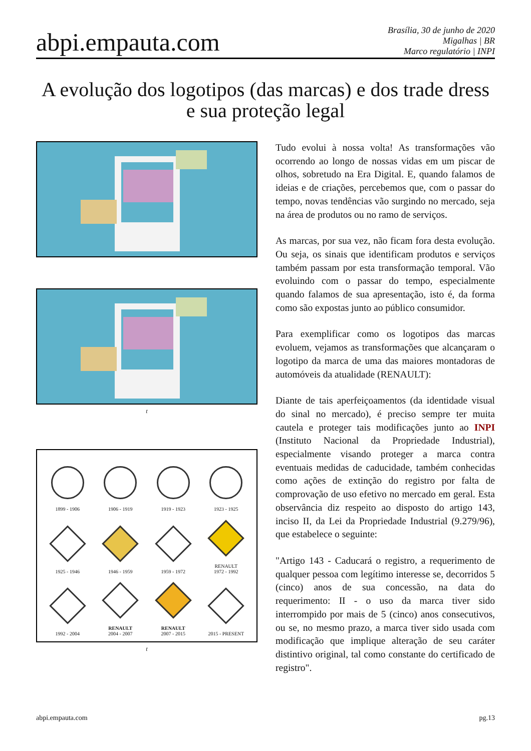abpi.empauta.com
Brasília, 30 de junho de 2020
Migalhas | BR
Marco regulatório | INPI
A evolução dos logotipos (das marcas) e dos trade dress e sua proteção legal
t
1899 - 1906
1906 - 1919
1919 - 1923
1923 - 1925
1925 - 1946
1946 - 1959
1959 - 1972
RENAULT
1972 - 1992
1992 - 2004
RENAULT
2004 - 2007
RENAULT
2007 - 2015
2015 - PRESENT
t
Tudo evolui à nossa volta! As transformações vão ocorrendo ao longo de nossas vidas em um piscar de olhos, sobretudo na Era Digital. E, quando falamos de ideias e de criações, percebemos que, com o passar do tempo, novas tendências vão surgindo no mercado, seja na área de produtos ou no ramo de serviços.
As marcas, por sua vez, não ficam fora desta evolução. Ou seja, os sinais que identificam produtos e serviços também passam por esta transformação temporal. Vão evoluindo com o passar do tempo, especialmente quando falamos de sua apresentação, isto é, da forma como são expostas junto ao público consumidor.
Para exemplificar como os logotipos das marcas evoluem, vejamos as transformações que alcançaram o logotipo da marca de uma das maiores montadoras de automóveis da atualidade (RENAULT):
Diante de tais aperfeiçoamentos (da identidade visual do sinal no mercado), é preciso sempre ter muita cautela e proteger tais modificações junto ao INPI (Instituto Nacional da Propriedade Industrial), especialmente visando proteger a marca contra eventuais medidas de caducidade, também conhecidas como ações de extinção do registro por falta de comprovação de uso efetivo no mercado em geral. Esta observância diz respeito ao disposto do artigo 143, inciso II, da Lei da Propriedade Industrial (9.279/96), que estabelece o seguinte:
"Artigo 143 - Caducará o registro, a requerimento de qualquer pessoa com legítimo interesse se, decorridos 5 (cinco) anos de sua concessão, na data do requerimento: II - o uso da marca tiver sido interrompido por mais de 5 (cinco) anos consecutivos, ou se, no mesmo prazo, a marca tiver sido usada com modificação que implique alteração de seu caráter distintivo original, tal como constante do certificado de registro".
abpi.empauta.com pg.13